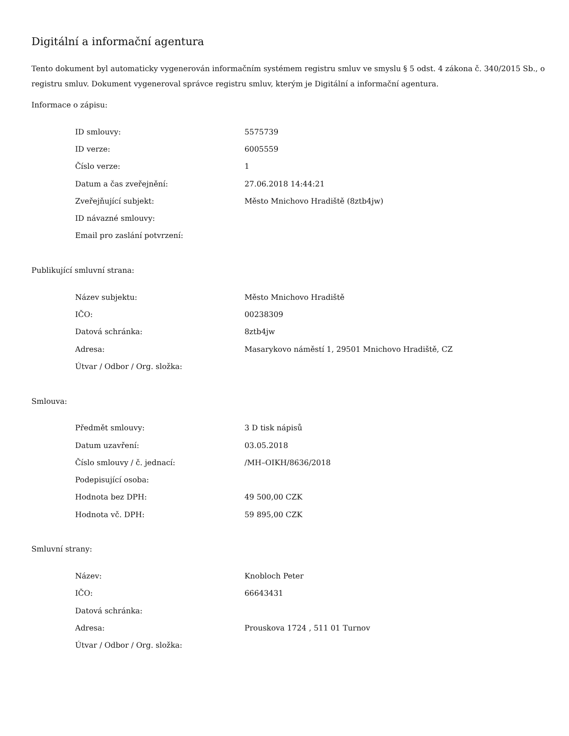Digitální a informační agentura
Tento dokument byl automaticky vygenerován informačním systémem registru smluv ve smyslu § 5 odst. 4 zákona č. 340/2015 Sb., o registru smluv. Dokument vygeneroval správce registru smluv, kterým je Digitální a informační agentura.
Informace o zápisu:
| ID smlouvy: | 5575739 |
| ID verze: | 6005559 |
| Číslo verze: | 1 |
| Datum a čas zveřejnění: | 27.06.2018 14:44:21 |
| Zveřejňující subjekt: | Město Mnichovo Hradiště (8ztb4jw) |
| ID návazné smlouvy: | |
| Email pro zaslání potvrzení: | |
Publikující smluvní strana:
| Název subjektu: | Město Mnichovo Hradiště |
| IČO: | 00238309 |
| Datová schránka: | 8ztb4jw |
| Adresa: | Masarykovo náměstí 1, 29501 Mnichovo Hradiště, CZ |
| Útvar / Odbor / Org. složka: | |
Smlouva:
| Předmět smlouvy: | 3 D tisk nápisů |
| Datum uzavření: | 03.05.2018 |
| Číslo smlouvy / č. jednací: | /MH–OIKH/8636/2018 |
| Podepisující osoba: | |
| Hodnota bez DPH: | 49 500,00 CZK |
| Hodnota vč. DPH: | 59 895,00 CZK |
Smluvní strany:
| Název: | Knobloch Peter |
| IČO: | 66643431 |
| Datová schránka: | |
| Adresa: | Prouskova 1724 , 511 01 Turnov |
| Útvar / Odbor / Org. složka: | |